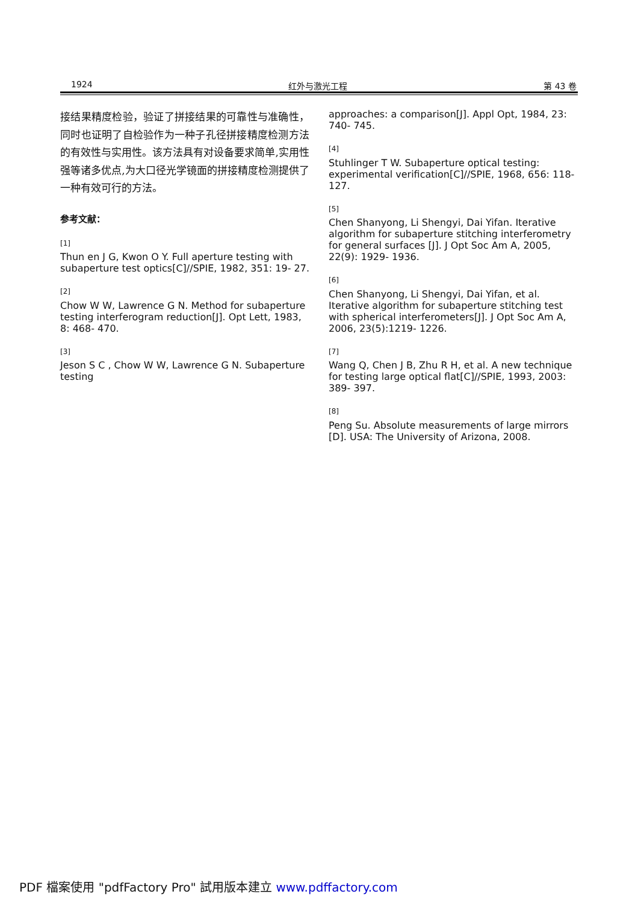1924 红外与激光工程 第 43 卷
接结果精度检验，验证了拼接结果的可靠性与准确性，同时也证明了自检验作为一种子孔径拼接精度检测方法的有效性与实用性。该方法具有对设备要求简单,实用性强等诸多优点,为大口径光学镜面的拼接精度检测提供了一种有效可行的方法。
参考文献：
[1]
Thun en J G, Kwon O Y. Full aperture testing with subaperture test optics[C]//SPIE, 1982, 351: 19- 27.
[2]
Chow W W, Lawrence G N. Method for subaperture testing interferogram reduction[J]. Opt Lett, 1983, 8: 468- 470.
[3]
Jeson S C , Chow W W, Lawrence G N. Subaperture testing
approaches: a comparison[J]. Appl Opt, 1984, 23: 740- 745.
[4]
Stuhlinger T W. Subaperture optical testing: experimental verification[C]//SPIE, 1968, 656: 118- 127.
[5]
Chen Shanyong, Li Shengyi, Dai Yifan. Iterative algorithm for subaperture stitching interferometry for general surfaces [J]. J Opt Soc Am A, 2005, 22(9): 1929- 1936.
[6]
Chen Shanyong, Li Shengyi, Dai Yifan, et al. Iterative algorithm for subaperture stitching test with spherical interferometers[J]. J Opt Soc Am A, 2006, 23(5):1219- 1226.
[7]
Wang Q, Chen J B, Zhu R H, et al. A new technique for testing large optical flat[C]//SPIE, 1993, 2003: 389- 397.
[8]
Peng Su. Absolute measurements of large mirrors [D]. USA: The University of Arizona, 2008.
PDF 檔案使用 "pdfFactory Pro" 試用版本建立 www.pdffactory.com